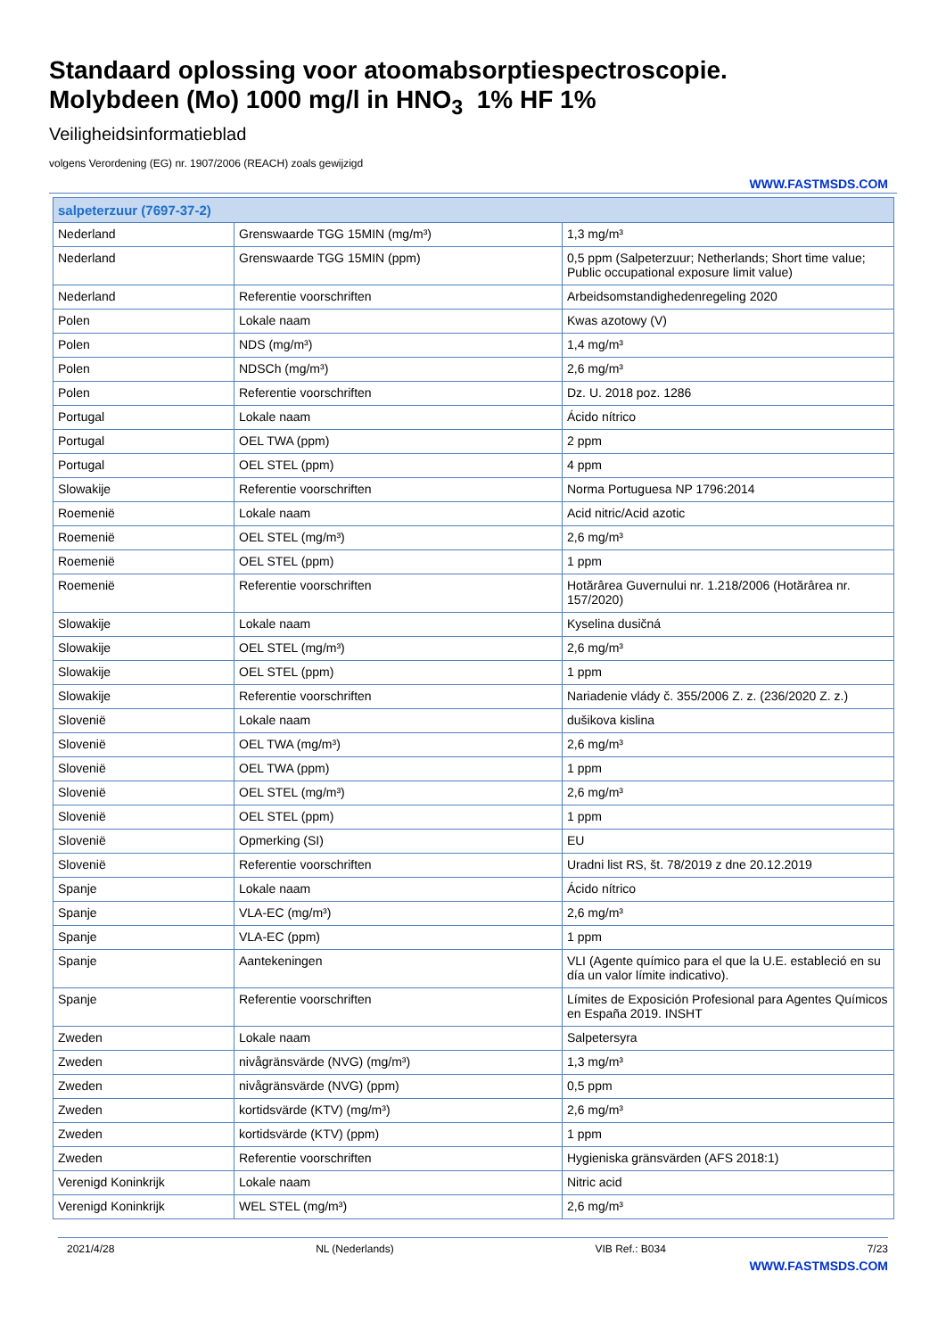Standaard oplossing voor atoomabsorptiespectroscopie.
Molybdeen (Mo) 1000 mg/l in HNO<sub>3</sub> 1% HF 1%
Veiligheidsinformatieblad
volgens Verordening (EG) nr. 1907/2006 (REACH) zoals gewijzigd
WWW.FASTMSDS.COM
| salpeterzuur (7697-37-2) | | |
| --- | --- | --- |
| Nederland | Grenswaarde TGG 15MIN (mg/m³) | 1,3 mg/m³ |
| Nederland | Grenswaarde TGG 15MIN (ppm) | 0,5 ppm (Salpeterzuur; Netherlands; Short time value; Public occupational exposure limit value) |
| Nederland | Referentie voorschriften | Arbeidsomstandighedenregeling 2020 |
| Polen | Lokale naam | Kwas azotowy (V) |
| Polen | NDS (mg/m³) | 1,4 mg/m³ |
| Polen | NDSCh (mg/m³) | 2,6 mg/m³ |
| Polen | Referentie voorschriften | Dz. U. 2018 poz. 1286 |
| Portugal | Lokale naam | Ácido nítrico |
| Portugal | OEL TWA (ppm) | 2 ppm |
| Portugal | OEL STEL (ppm) | 4 ppm |
| Slowakije | Referentie voorschriften | Norma Portuguesa NP 1796:2014 |
| Roemenië | Lokale naam | Acid nitric/Acid azotic |
| Roemenië | OEL STEL (mg/m³) | 2,6 mg/m³ |
| Roemenië | OEL STEL (ppm) | 1 ppm |
| Roemenië | Referentie voorschriften | Hotărârea Guvernului nr. 1.218/2006 (Hotărârea nr. 157/2020) |
| Slowakije | Lokale naam | Kyselina dusičná |
| Slowakije | OEL STEL (mg/m³) | 2,6 mg/m³ |
| Slowakije | OEL STEL (ppm) | 1 ppm |
| Slowakije | Referentie voorschriften | Nariadenie vlády č. 355/2006 Z. z. (236/2020 Z. z.) |
| Slovenië | Lokale naam | dušikova kislina |
| Slovenië | OEL TWA (mg/m³) | 2,6 mg/m³ |
| Slovenië | OEL TWA (ppm) | 1 ppm |
| Slovenië | OEL STEL (mg/m³) | 2,6 mg/m³ |
| Slovenië | OEL STEL (ppm) | 1 ppm |
| Slovenië | Opmerking (SI) | EU |
| Slovenië | Referentie voorschriften | Uradni list RS, št. 78/2019 z dne 20.12.2019 |
| Spanje | Lokale naam | Ácido nítrico |
| Spanje | VLA-EC (mg/m³) | 2,6 mg/m³ |
| Spanje | VLA-EC (ppm) | 1 ppm |
| Spanje | Aantekeningen | VLI (Agente químico para el que la U.E. estableció en su día un valor límite indicativo). |
| Spanje | Referentie voorschriften | Límites de Exposición Profesional para Agentes Químicos en España 2019. INSHT |
| Zweden | Lokale naam | Salpetersyra |
| Zweden | nivågränsvärde (NVG) (mg/m³) | 1,3 mg/m³ |
| Zweden | nivågränsvärde (NVG) (ppm) | 0,5 ppm |
| Zweden | kortidsvärde (KTV) (mg/m³) | 2,6 mg/m³ |
| Zweden | kortidsvärde (KTV) (ppm) | 1 ppm |
| Zweden | Referentie voorschriften | Hygieniska gränsvärden (AFS 2018:1) |
| Verenigd Koninkrijk | Lokale naam | Nitric acid |
| Verenigd Koninkrijk | WEL STEL (mg/m³) | 2,6 mg/m³ |
2021/4/28 NL (Nederlands) VIB Ref.: B034 7/23
WWW.FASTMSDS.COM